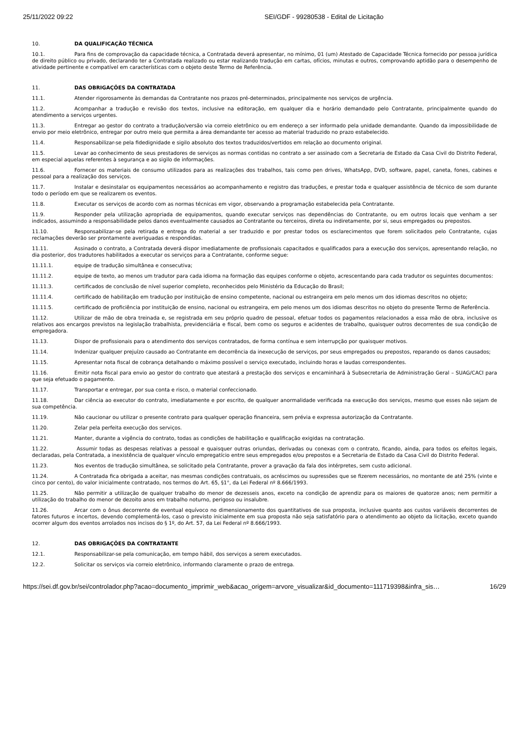25/11/2022 09:22 SEI/GDF - 99280538 - Edital de Licitação
10. DA QUALIFICAÇÃO TÉCNICA
10.1. Para fins de comprovação da capacidade técnica, a Contratada deverá apresentar, no mínimo, 01 (um) Atestado de Capacidade Técnica fornecido por pessoa jurídica de direito público ou privado, declarando ter a Contratada realizado ou estar realizando tradução em cartas, ofícios, minutas e outros, comprovando aptidão para o desempenho de atividade pertinente e compatível em características com o objeto deste Termo de Referência.
11. DAS OBRIGAÇÕES DA CONTRATADA
11.1. Atender rigorosamente às demandas da Contratante nos prazos pré-determinados, principalmente nos serviços de urgência.
11.2. Acompanhar a tradução e revisão dos textos, inclusive na editoração, em qualquer dia e horário demandado pelo Contratante, principalmente quando do atendimento a serviços urgentes.
11.3. Entregar ao gestor do contrato a tradução/versão via correio eletrônico ou em endereço a ser informado pela unidade demandante. Quando da impossibilidade de envio por meio eletrônico, entregar por outro meio que permita a área demandante ter acesso ao material traduzido no prazo estabelecido.
11.4. Responsabilizar-se pela fidedignidade e sigilo absoluto dos textos traduzidos/vertidos em relação ao documento original.
11.5. Levar ao conhecimento de seus prestadores de serviços as normas contidas no contrato a ser assinado com a Secretaria de Estado da Casa Civil do Distrito Federal, em especial aquelas referentes à segurança e ao sigilo de informações.
11.6. Fornecer os materiais de consumo utilizados para as realizações dos trabalhos, tais como pen drives, WhatsApp, DVD, software, papel, caneta, fones, cabines e pessoal para a realização dos serviços.
11.7. Instalar e desinstalar os equipamentos necessários ao acompanhamento e registro das traduções, e prestar toda e qualquer assistência de técnico de som durante todo o período em que se realizarem os eventos.
11.8. Executar os serviços de acordo com as normas técnicas em vigor, observando a programação estabelecida pela Contratante.
11.9. Responder pela utilização apropriada de equipamentos, quando executar serviços nas dependências do Contratante, ou em outros locais que venham a ser indicados, assumindo a responsabilidade pelos danos eventualmente causados ao Contratante ou terceiros, direta ou indiretamente, por si, seus empregados ou prepostos.
11.10. Responsabilizar-se pela retirada e entrega do material a ser traduzido e por prestar todos os esclarecimentos que forem solicitados pelo Contratante, cujas reclamações deverão ser prontamente averiguadas e respondidas.
11.11. Assinado o contrato, a Contratada deverá dispor imediatamente de profissionais capacitados e qualificados para a execução dos serviços, apresentando relação, no dia posterior, dos tradutores habilitados a executar os serviços para a Contratante, conforme segue:
11.11.1. equipe de tradução simultânea e consecutiva;
11.11.2. equipe de texto, ao menos um tradutor para cada idioma na formação das equipes conforme o objeto, acrescentando para cada tradutor os seguintes documentos:
11.11.3. certificados de conclusão de nível superior completo, reconhecidos pelo Ministério da Educação do Brasil;
11.11.4. certificado de habilitação em tradução por instituição de ensino competente, nacional ou estrangeira em pelo menos um dos idiomas descritos no objeto;
11.11.5. certificado de proficiência por instituição de ensino, nacional ou estrangeira, em pelo menos um dos idiomas descritos no objeto do presente Termo de Referência.
11.12. Utilizar de mão de obra treinada e, se registrada em seu próprio quadro de pessoal, efetuar todos os pagamentos relacionados a essa mão de obra, inclusive os relativos aos encargos previstos na legislação trabalhista, previdenciária e fiscal, bem como os seguros e acidentes de trabalho, quaisquer outros decorrentes de sua condição de empregadora.
11.13. Dispor de profissionais para o atendimento dos serviços contratados, de forma contínua e sem interrupção por quaisquer motivos.
11.14. Indenizar qualquer prejuízo causado ao Contratante em decorrência da inexecução de serviços, por seus empregados ou prepostos, reparando os danos causados;
11.15. Apresentar nota fiscal de cobrança detalhando o máximo possível o serviço executado, incluindo horas e laudas correspondentes.
11.16. Emitir nota fiscal para envio ao gestor do contrato que atestará a prestação dos serviços e encaminhará à Subsecretaria de Administração Geral – SUAG/CACI para que seja efetuado o pagamento.
11.17. Transportar e entregar, por sua conta e risco, o material confeccionado.
11.18. Dar ciência ao executor do contrato, imediatamente e por escrito, de qualquer anormalidade verificada na execução dos serviços, mesmo que esses não sejam de sua competência.
11.19. Não caucionar ou utilizar o presente contrato para qualquer operação financeira, sem prévia e expressa autorização da Contratante.
11.20. Zelar pela perfeita execução dos serviços.
11.21. Manter, durante a vigência do contrato, todas as condições de habilitação e qualificação exigidas na contratação.
11.22. Assumir todas as despesas relativas a pessoal e quaisquer outras oriundas, derivadas ou conexas com o contrato, ficando, ainda, para todos os efeitos legais, declaradas, pela Contratada, a inexistência de qualquer vínculo empregatício entre seus empregados e/ou prepostos e a Secretaria de Estado da Casa Civil do Distrito Federal.
11.23. Nos eventos de tradução simultânea, se solicitado pela Contratante, prover a gravação da fala dos intérpretes, sem custo adicional.
11.24. A Contratada fica obrigada a aceitar, nas mesmas condições contratuais, os acréscimos ou supressões que se fizerem necessários, no montante de até 25% (vinte e cinco por cento), do valor inicialmente contratado, nos termos do Art. 65, §1°, da Lei Federal nº 8.666/1993.
11.25. Não permitir a utilização de qualquer trabalho do menor de dezesseis anos, exceto na condição de aprendiz para os maiores de quatorze anos; nem permitir a utilização do trabalho do menor de dezoito anos em trabalho noturno, perigoso ou insalubre.
11.26. Arcar com o ônus decorrente de eventual equívoco no dimensionamento dos quantitativos de sua proposta, inclusive quanto aos custos variáveis decorrentes de fatores futuros e incertos, devendo complementá-los, caso o previsto inicialmente em sua proposta não seja satisfatório para o atendimento ao objeto da licitação, exceto quando ocorrer algum dos eventos arrolados nos incisos do § 1º, do Art. 57, da Lei Federal nº 8.666/1993.
12. DAS OBRIGAÇÕES DA CONTRATANTE
12.1. Responsabilizar-se pela comunicação, em tempo hábil, dos serviços a serem executados.
12.2. Solicitar os serviços via correio eletrônico, informando claramente o prazo de entrega.
https://sei.df.gov.br/sei/controlador.php?acao=documento_imprimir_web&acao_origem=arvore_visualizar&id_documento=111719398&infra_sis… 16/29